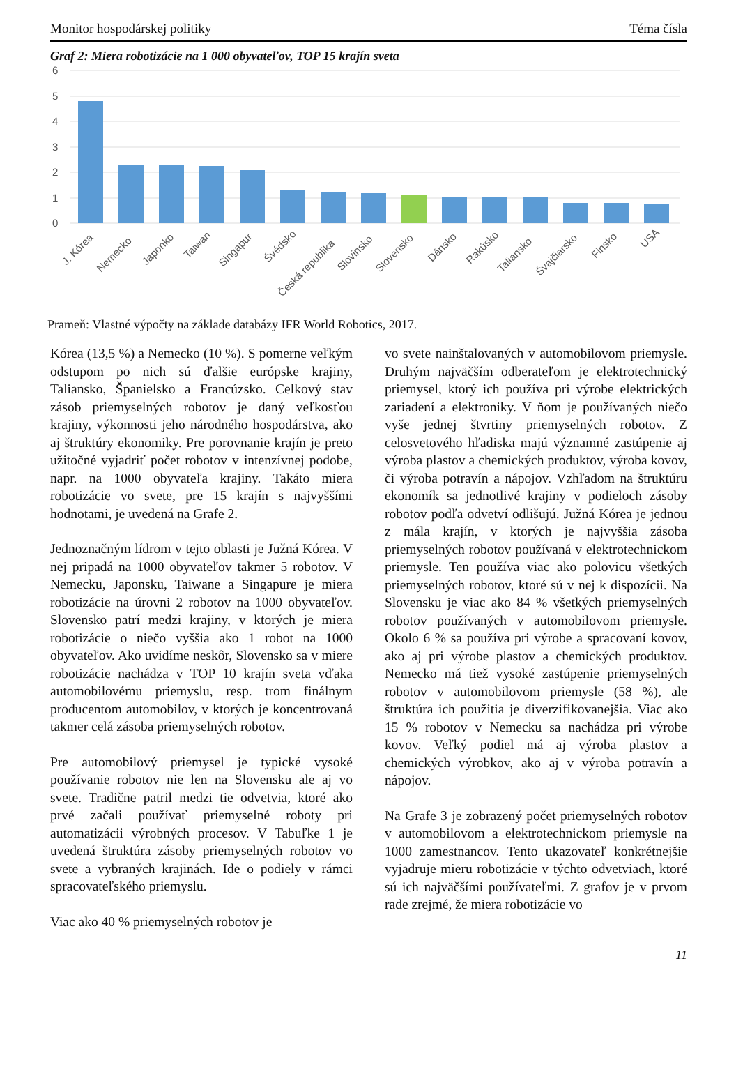Monitor hospodárskej politiky Téma čísla
Graf 2: Miera robotizácie na 1 000 obyvateľov, TOP 15 krajín sveta
6
5
4
3
2
1
0
J. Kórea
Nemecko
Japonko
Taiwan
Singapur
Švédsko
Česká republika
Slovinsko
Slovensko
Dánsko
Rakúsko
Taliansko
Švajčiarsko
Finsko
USA
Prameň: Vlastné výpočty na základe databázy IFR World Robotics, 2017.
Kórea (13,5 %) a Nemecko (10 %). S pomerne veľkým odstupom po nich sú ďalšie európske krajiny, Taliansko, Španielsko a Francúzsko. Celkový stav zásob priemyselných robotov je daný veľkosťou krajiny, výkonnosti jeho národného hospodárstva, ako aj štruktúry ekonomiky. Pre porovnanie krajín je preto užitočné vyjadriť počet robotov v intenzívnej podobe, napr. na 1000 obyvateľa krajiny. Takáto miera robotizácie vo svete, pre 15 krajín s najvyššími hodnotami, je uvedená na Grafe 2.
Jednoznačným lídrom v tejto oblasti je Južná Kórea. V nej pripadá na 1000 obyvateľov takmer 5 robotov. V Nemecku, Japonsku, Taiwane a Singapure je miera robotizácie na úrovni 2 robotov na 1000 obyvateľov. Slovensko patrí medzi krajiny, v ktorých je miera robotizácie o niečo vyššia ako 1 robot na 1000 obyvateľov. Ako uvidíme neskôr, Slovensko sa v miere robotizácie nachádza v TOP 10 krajín sveta vďaka automobilovému priemyslu, resp. trom finálnym producentom automobilov, v ktorých je koncentrovaná takmer celá zásoba priemyselných robotov.
Pre automobilový priemysel je typické vysoké používanie robotov nie len na Slovensku ale aj vo svete. Tradične patril medzi tie odvetvia, ktoré ako prvé začali používať priemyselné roboty pri automatizácii výrobných procesov. V Tabuľke 1 je uvedená štruktúra zásoby priemyselných robotov vo svete a vybraných krajinách. Ide o podiely v rámci spracovateľského priemyslu.
Viac ako 40 % priemyselných robotov je
vo svete nainštalovaných v automobilovom priemysle. Druhým najväčším odberateľom je elektrotechnický priemysel, ktorý ich používa pri výrobe elektrických zariadení a elektroniky. V ňom je používaných niečo vyše jednej štvrtiny priemyselných robotov. Z celosvetového hľadiska majú významné zastúpenie aj výroba plastov a chemických produktov, výroba kovov, či výroba potravín a nápojov. Vzhľadom na štruktúru ekonomík sa jednotlivé krajiny v podieloch zásoby robotov podľa odvetví odlišujú. Južná Kórea je jednou z mála krajín, v ktorých je najvyššia zásoba priemyselných robotov používaná v elektrotechnickom priemysle. Ten používa viac ako polovicu všetkých priemyselných robotov, ktoré sú v nej k dispozícii. Na Slovensku je viac ako 84 % všetkých priemyselných robotov používaných v automobilovom priemysle. Okolo 6 % sa používa pri výrobe a spracovaní kovov, ako aj pri výrobe plastov a chemických produktov. Nemecko má tiež vysoké zastúpenie priemyselných robotov v automobilovom priemysle (58 %), ale štruktúra ich použitia je diverzifikovanejšia. Viac ako 15 % robotov v Nemecku sa nachádza pri výrobe kovov. Veľký podiel má aj výroba plastov a chemických výrobkov, ako aj v výroba potravín a nápojov.
Na Grafe 3 je zobrazený počet priemyselných robotov v automobilovom a elektrotechnickom priemysle na 1000 zamestnancov. Tento ukazovateľ konkrétnejšie vyjadruje mieru robotizácie v týchto odvetviach, ktoré sú ich najväčšími používateľmi. Z grafov je v prvom rade zrejmé, že miera robotizácie vo
11